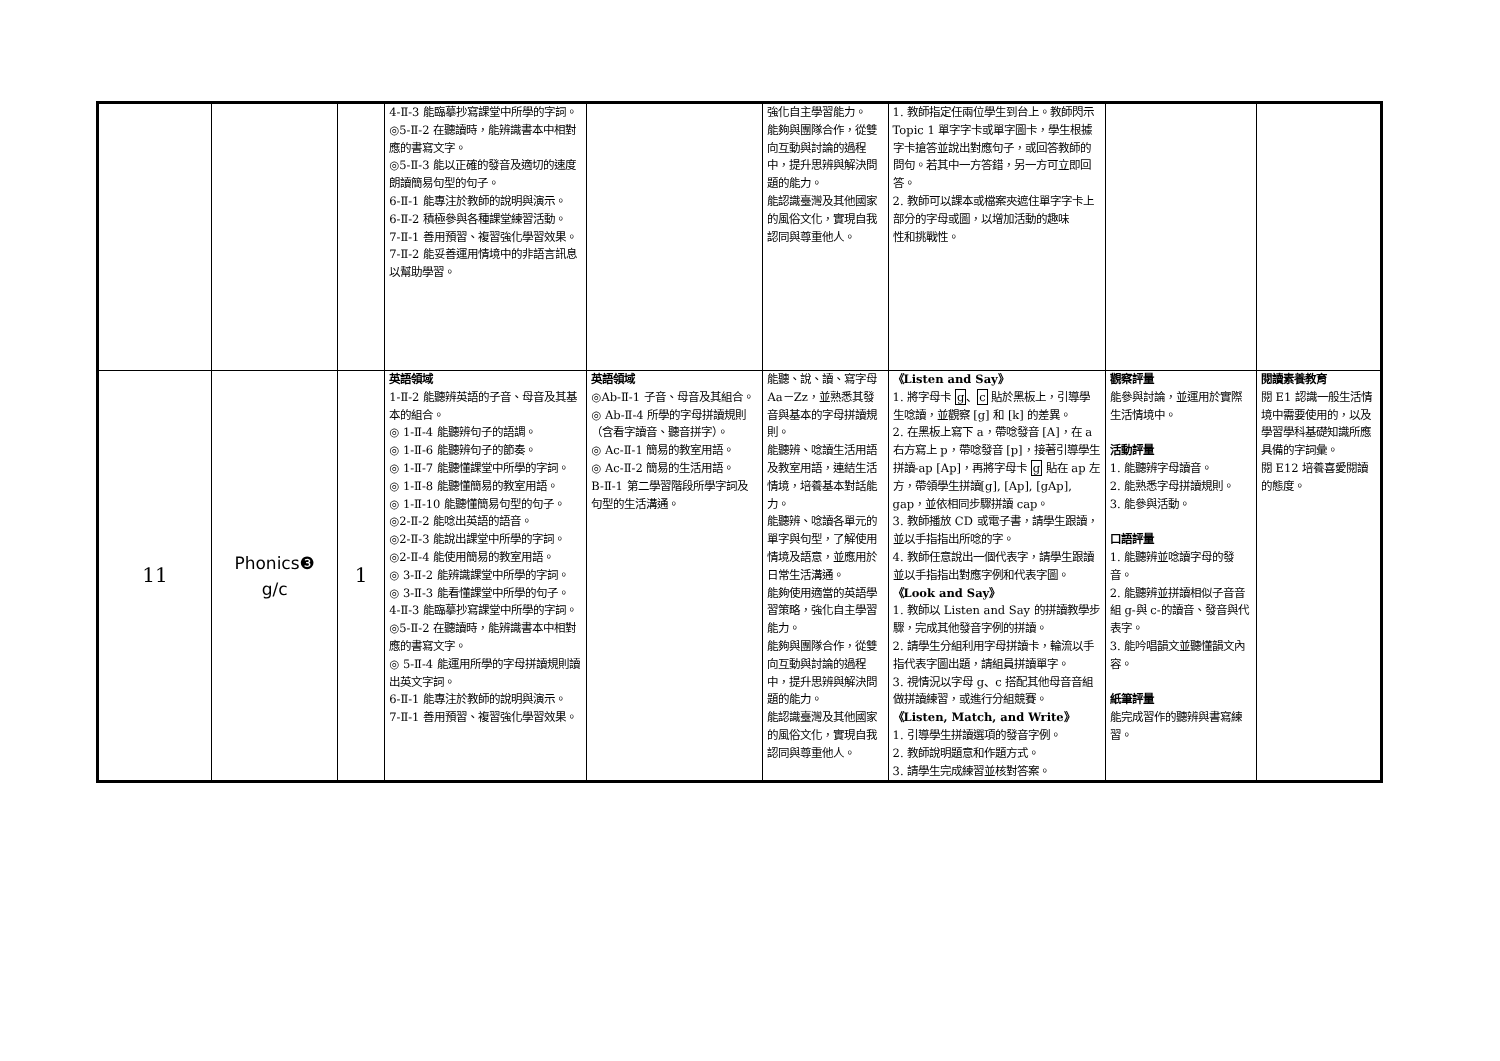| | | | 4-Ⅱ-3 能臨摹抄寫課堂中所學的字詞。 ◎5-Ⅱ-2 在聽讀時，能辨識書本中相對應的書寫文字。 ◎5-Ⅱ-3 能以正確的發音及適切的速度朗讀簡易句型的句子。 6-Ⅱ-1 能專注於教師的說明與演示。 6-Ⅱ-2 積極參與各種課堂練習活動。 7-Ⅱ-1 善用預習、複習強化學習效果。 7-Ⅱ-2 能妥善運用情境中的非語言訊息以幫助學習。 | | 強化自主學習能力。 能夠與團隊合作，從雙向互動與討論的過程中，提升思辨與解決問題的能力。 能認識臺灣及其他國家的風俗文化，實現自我認同與尊重他人。 | 1. 教師指定任兩位學生到台上。教師閃示 Topic 1 單字字卡或單字圖卡，學生根據字卡搶答並說出對應句子，或回答教師的問句。若其中一方答錯，另一方可立即回答。 2. 教師可以課本或檔案夾遮住單字字卡上部分的字母或圖，以增加活動的趣味 性和挑戰性。 | | |
| 11 | Phonics❸ g/c | 1 | 英語領域 1-Ⅱ-2 能聽辨英語的子音、母音及其基本的組合。 ◎ 1-Ⅱ-4 能聽辨句子的語調。 ◎ 1-Ⅱ-6 能聽辨句子的節奏。 ◎ 1-Ⅱ-7 能聽懂課堂中所學的字詞。 ◎ 1-Ⅱ-8 能聽懂簡易的教室用語。 ◎ 1-Ⅱ-10 能聽懂簡易句型的句子。 ◎2-Ⅱ-2 能唸出英語的語音。 ◎2-Ⅱ-3 能說出課堂中所學的字詞。 ◎2-Ⅱ-4 能使用簡易的教室用語。 ◎ 3-Ⅱ-2 能辨識課堂中所學的字詞。 ◎ 3-Ⅱ-3 能看懂課堂中所學的句子。 4-Ⅱ-3 能臨摹抄寫課堂中所學的字詞。 ◎5-Ⅱ-2 在聽讀時，能辨識書本中相對應的書寫文字。 ◎ 5-Ⅱ-4 能運用所學的字母拼讀規則讀出英文字詞。 6-Ⅱ-1 能專注於教師的說明與演示。 7-Ⅱ-1 善用預習、複習強化學習效果。 | 英語領域 ◎Ab-Ⅱ-1 子音、母音及其組合。 ◎ Ab-Ⅱ-4 所學的字母拼讀規則（含看字讀音、聽音拼字）。 ◎ Ac-Ⅱ-1 簡易的教室用語。 ◎ Ac-Ⅱ-2 簡易的生活用語。 B-Ⅱ-1 第二學習階段所學字詞及句型的生活溝通。 | 能聽、說、讀、寫字母 Aa－Zz，並熟悉其發音與基本的字母拼讀規則。 能聽辨、唸讀生活用語及教室用語，連結生活情境，培養基本對話能力。 能聽辨、唸讀各單元的單字與句型，了解使用情境及語意，並應用於日常生活溝通。 能夠使用適當的英語學習策略，強化自主學習能力。 能夠與團隊合作，從雙向互動與討論的過程中，提升思辨與解決問題的能力。 能認識臺灣及其他國家的風俗文化，實現自我認同與尊重他人。 | 《Listen and Say》 1. 將字母卡 g 、 c 貼於黑板上，引導學生唸讀，並觀察 [g] 和 [k] 的差異。 2. 在黑板上寫下 a，帶唸發音 [A]，在 a 右方寫上 p，帶唸發音 [p]，接著引導學生拼讀-ap [Ap]，再將字母卡 g 貼在 ap 左方，帶領學生拼讀[g], [Ap], [gAp], gap，並依相同步驟拼讀 cap。 3. 教師播放 CD 或電子書，請學生跟讀，並以手指指出所唸的字。 4. 教師任意說出一個代表字，請學生跟讀並以手指指出對應字例和代表字圖。 《Look and Say》 1. 教師以 Listen and Say 的拼讀教學步驟，完成其他發音字例的拼讀。 2. 請學生分組利用字母拼讀卡，輪流以手指代表字圖出題，請組員拼讀單字。 3. 視情況以字母 g、c 搭配其他母音音組做拼讀練習，或進行分組競賽。 《Listen, Match, and Write》 1. 引導學生拼讀選項的發音字例。 2. 教師說明題意和作題方式。 3. 請學生完成練習並核對答案。 | 觀察評量 能參與討論，並運用於實際生活情境中。 活動評量 1. 能聽辨字母讀音。 2. 能熟悉字母拼讀規則。 3. 能參與活動。 口語評量 1. 能聽辨並唸讀字母的發音。 2. 能聽辨並拼讀相似子音音組 g-與 c-的讀音、發音與代表字。 3. 能吟唱韻文並聽懂韻文內容。 紙筆評量 能完成習作的聽辨與書寫練習。 | 閱讀素養教育 閱 E1 認識一般生活情境中需要使用的，以及學習學科基礎知識所應具備的字詞彙。 閱 E12 培養喜愛閱讀的態度。 |